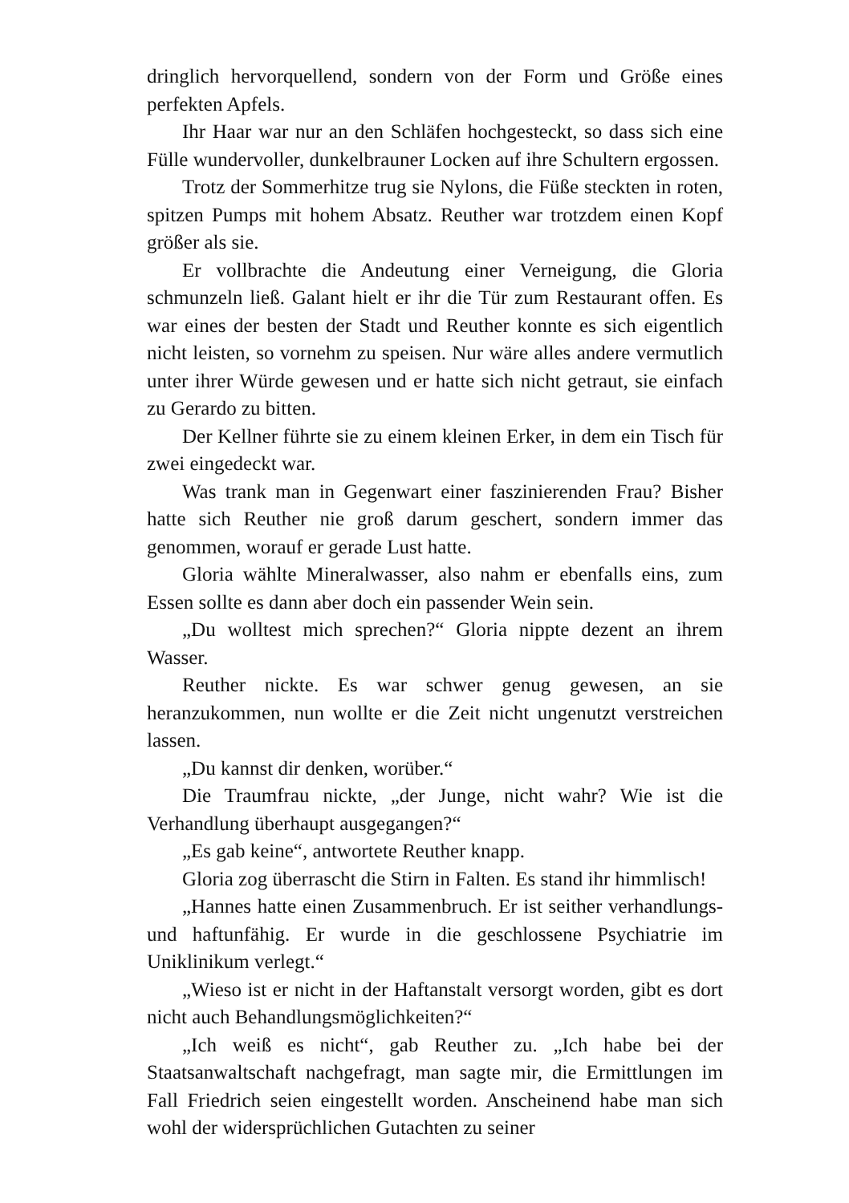dringlich hervorquellend, sondern von der Form und Größe eines perfekten Apfels.
Ihr Haar war nur an den Schläfen hochgesteckt, so dass sich eine Fülle wundervoller, dunkelbrauner Locken auf ihre Schultern ergossen.
Trotz der Sommerhitze trug sie Nylons, die Füße steckten in roten, spitzen Pumps mit hohem Absatz. Reuther war trotzdem einen Kopf größer als sie.
Er vollbrachte die Andeutung einer Verneigung, die Gloria schmunzeln ließ. Galant hielt er ihr die Tür zum Restaurant offen. Es war eines der besten der Stadt und Reuther konnte es sich eigentlich nicht leisten, so vornehm zu speisen. Nur wäre alles andere vermutlich unter ihrer Würde gewesen und er hatte sich nicht getraut, sie einfach zu Gerardo zu bitten.
Der Kellner führte sie zu einem kleinen Erker, in dem ein Tisch für zwei eingedeckt war.
Was trank man in Gegenwart einer faszinierenden Frau? Bisher hatte sich Reuther nie groß darum geschert, sondern immer das genommen, worauf er gerade Lust hatte.
Gloria wählte Mineralwasser, also nahm er ebenfalls eins, zum Essen sollte es dann aber doch ein passender Wein sein.
„Du wolltest mich sprechen?“ Gloria nippte dezent an ihrem Wasser.
Reuther nickte. Es war schwer genug gewesen, an sie heranzukommen, nun wollte er die Zeit nicht ungenutzt verstreichen lassen.
„Du kannst dir denken, worüber.“
Die Traumfrau nickte, „der Junge, nicht wahr? Wie ist die Verhandlung überhaupt ausgegangen?“
„Es gab keine“, antwortete Reuther knapp.
Gloria zog überrascht die Stirn in Falten. Es stand ihr himmlisch!
„Hannes hatte einen Zusammenbruch. Er ist seither verhandlungs- und haftunfähig. Er wurde in die geschlossene Psychiatrie im Uniklinikum verlegt.“
„Wieso ist er nicht in der Haftanstalt versorgt worden, gibt es dort nicht auch Behandlungsmöglichkeiten?“
„Ich weiß es nicht“, gab Reuther zu. „Ich habe bei der Staatsanwaltschaft nachgefragt, man sagte mir, die Ermittlungen im Fall Friedrich seien eingestellt worden. Anscheinend habe man sich wohl der widersprüchlichen Gutachten zu seiner